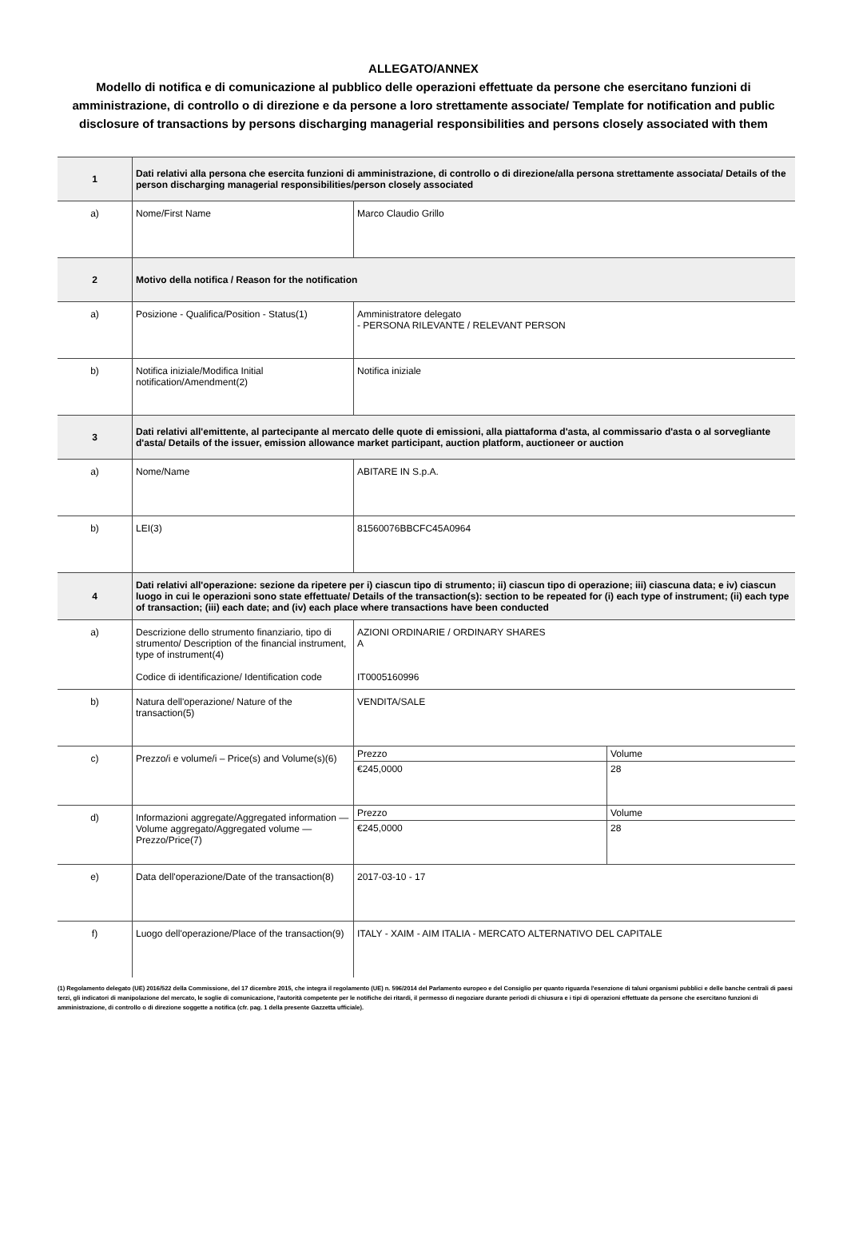ALLEGATO/ANNEX
Modello di notifica e di comunicazione al pubblico delle operazioni effettuate da persone che esercitano funzioni di amministrazione, di controllo o di direzione e da persone a loro strettamente associate/ Template for notification and public disclosure of transactions by persons discharging managerial responsibilities and persons closely associated with them
| 1 | Dati relativi alla persona che esercita funzioni di amministrazione, di controllo o di direzione/alla persona strettamente associata/ Details of the person discharging managerial responsibilities/person closely associated | |
| a) | Nome/First Name | Marco Claudio Grillo |
| 2 | Motivo della notifica / Reason for the notification | |
| a) | Posizione - Qualifica/Position - Status(1) | Amministratore delegato - PERSONA RILEVANTE / RELEVANT PERSON |
| b) | Notifica iniziale/Modifica Initial notification/Amendment(2) | Notifica iniziale |
| 3 | Dati relativi all'emittente, al partecipante al mercato delle quote di emissioni, alla piattaforma d'asta, al commissario d'asta o al sorvegliante d'asta/ Details of the issuer, emission allowance market participant, auction platform, auctioneer or auction | |
| a) | Nome/Name | ABITARE IN S.p.A. |
| b) | LEI(3) | 81560076BBCFC45A0964 |
| 4 | Dati relativi all'operazione: sezione da ripetere per i) ciascun tipo di strumento; ii) ciascun tipo di operazione; iii) ciascuna data; e iv) ciascun luogo in cui le operazioni sono state effettuate/ Details of the transaction(s): section to be repeated for (i) each type of instrument; (ii) each type of transaction; (iii) each date; and (iv) each place where transactions have been conducted | |
| a) | Descrizione dello strumento finanziario, tipo di strumento/ Description of the financial instrument, type of instrument(4) Codice di identificazione/ Identification code | AZIONI ORDINARIE / ORDINARY SHARES A IT0005160996 |
| b) | Natura dell'operazione/ Nature of the transaction(5) | VENDITA/SALE |
| c) | Prezzo/i e volume/i – Price(s) and Volume(s)(6) | / Prezzo / Volume / / €245,0000 / 28 / |
| d) | Informazioni aggregate/Aggregated information — Volume aggregato/Aggregated volume — Prezzo/Price(7) | / Prezzo / Volume / / €245,0000 / 28 / |
| e) | Data dell'operazione/Date of the transaction(8) | 2017-03-10 - 17 |
| f) | Luogo dell'operazione/Place of the transaction(9) | ITALY - XAIM - AIM ITALIA - MERCATO ALTERNATIVO DEL CAPITALE |
(1) Regolamento delegato (UE) 2016/522 della Commissione, del 17 dicembre 2015, che integra il regolamento (UE) n. 596/2014 del Parlamento europeo e del Consiglio per quanto riguarda l'esenzione di taluni organismi pubblici e delle banche centrali di paesi terzi, gli indicatori di manipolazione del mercato, le soglie di comunicazione, l'autorità competente per le notifiche dei ritardi, il permesso di negoziare durante periodi di chiusura e i tipi di operazioni effettuate da persone che esercitano funzioni di amministrazione, di controllo o di direzione soggette a notifica (cfr. pag. 1 della presente Gazzetta ufficiale).